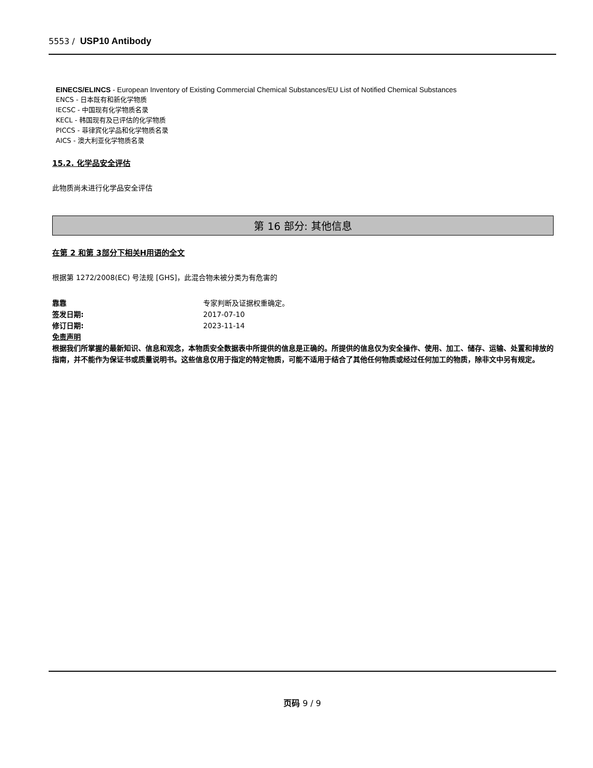5553 / USP10 Antibody
EINECS/ELINCS - European Inventory of Existing Commercial Chemical Substances/EU List of Notified Chemical Substances
ENCS - 日本既有和新化学物质
IECSC - 中国现有化学物质名录
KECL - 韩国现有及已评估的化学物质
PICCS - 菲律宾化学品和化学物质名录
AICS - 澳大利亚化学物质名录
15.2. 化学品安全评估
此物质尚未进行化学品安全评估
第 16 部分: 其他信息
在第 2 和第 3部分下相关H用语的全文
根据第 1272/2008(EC) 号法规 [GHS]，此混合物未被分类为有危害的
靠靠 专家判断及证据权重确定。
签发日期: 2017-07-10
修订日期: 2023-11-14
免责声明
根据我们所掌握的最新知识、信息和观念，本物质安全数据表中所提供的信息是正确的。所提供的信息仅为安全操作、使用、加工、储存、运输、处置和排放的指南，并不能作为保证书或质量说明书。这些信息仅用于指定的特定物质，可能不适用于结合了其他任何物质或经过任何加工的物质，除非文中另有规定。
页码 9 / 9